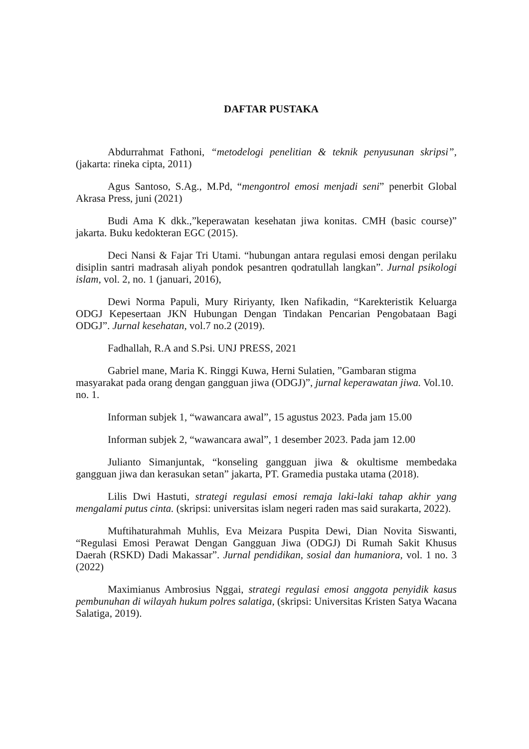DAFTAR PUSTAKA
Abdurrahmat Fathoni, “metodelogi penelitian & teknik penyusunan skripsi”, (jakarta: rineka cipta, 2011)
Agus Santoso, S.Ag., M.Pd, “mengontrol emosi menjadi seni” penerbit Global Akrasa Press, juni (2021)
Budi Ama K dkk.,”keperawatan kesehatan jiwa konitas. CMH (basic course)” jakarta. Buku kedokteran EGC (2015).
Deci Nansi & Fajar Tri Utami. “hubungan antara regulasi emosi dengan perilaku disiplin santri madrasah aliyah pondok pesantren qodratullah langkan”. Jurnal psikologi islam, vol. 2, no. 1 (januari, 2016),
Dewi Norma Papuli, Mury Ririyanty, Iken Nafikadin, “Karekteristik Keluarga ODGJ Kepesertaan JKN Hubungan Dengan Tindakan Pencarian Pengobataan Bagi ODGJ”. Jurnal kesehatan, vol.7 no.2 (2019).
Fadhallah, R.A and S.Psi. UNJ PRESS, 2021
Gabriel mane, Maria K. Ringgi Kuwa, Herni Sulatien, ”Gambaran stigma masyarakat pada orang dengan gangguan jiwa (ODGJ)”, jurnal keperawatan jiwa. Vol.10. no. 1.
Informan subjek 1, “wawancara awal”, 15 agustus 2023. Pada jam 15.00
Informan subjek 2, “wawancara awal”, 1 desember 2023. Pada jam 12.00
Julianto Simanjuntak, “konseling gangguan jiwa & okultisme membedaka gangguan jiwa dan kerasukan setan” jakarta, PT. Gramedia pustaka utama (2018).
Lilis Dwi Hastuti, strategi regulasi emosi remaja laki-laki tahap akhir yang mengalami putus cinta. (skripsi: universitas islam negeri raden mas said surakarta, 2022).
Muftihaturahmah Muhlis, Eva Meizara Puspita Dewi, Dian Novita Siswanti, “Regulasi Emosi Perawat Dengan Gangguan Jiwa (ODGJ) Di Rumah Sakit Khusus Daerah (RSKD) Dadi Makassar”. Jurnal pendidikan, sosial dan humaniora, vol. 1 no. 3 (2022)
Maximianus Ambrosius Nggai, strategi regulasi emosi anggota penyidik kasus pembunuhan di wilayah hukum polres salatiga, (skripsi: Universitas Kristen Satya Wacana Salatiga, 2019).